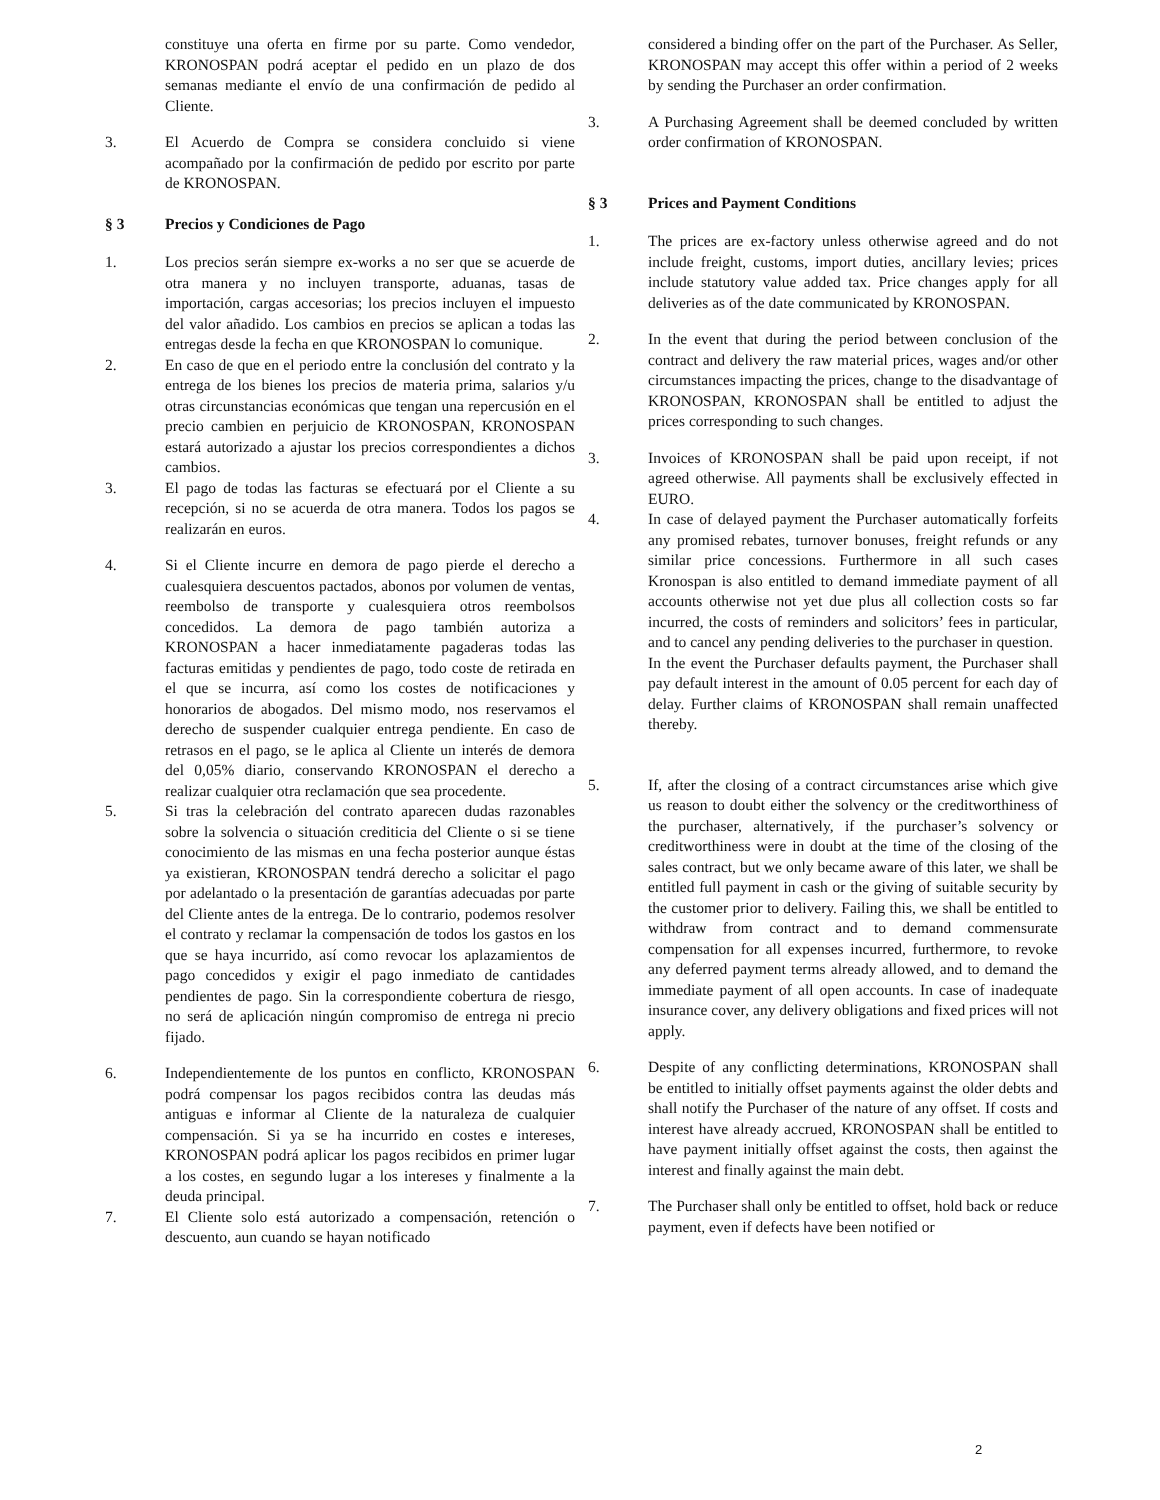constituye una oferta en firme por su parte. Como vendedor, KRONOSPAN podrá aceptar el pedido en un plazo de dos semanas mediante el envío de una confirmación de pedido al Cliente.
3. El Acuerdo de Compra se considera concluido si viene acompañado por la confirmación de pedido por escrito por parte de KRONOSPAN.
§ 3 Precios y Condiciones de Pago
1. Los precios serán siempre ex-works a no ser que se acuerde de otra manera y no incluyen transporte, aduanas, tasas de importación, cargas accesorias; los precios incluyen el impuesto del valor añadido. Los cambios en precios se aplican a todas las entregas desde la fecha en que KRONOSPAN lo comunique.
2. En caso de que en el periodo entre la conclusión del contrato y la entrega de los bienes los precios de materia prima, salarios y/u otras circunstancias económicas que tengan una repercusión en el precio cambien en perjuicio de KRONOSPAN, KRONOSPAN estará autorizado a ajustar los precios correspondientes a dichos cambios.
3. El pago de todas las facturas se efectuará por el Cliente a su recepción, si no se acuerda de otra manera. Todos los pagos se realizarán en euros.
4. Si el Cliente incurre en demora de pago pierde el derecho a cualesquiera descuentos pactados, abonos por volumen de ventas, reembolso de transporte y cualesquiera otros reembolsos concedidos. La demora de pago también autoriza a KRONOSPAN a hacer inmediatamente pagaderas todas las facturas emitidas y pendientes de pago, todo coste de retirada en el que se incurra, así como los costes de notificaciones y honorarios de abogados. Del mismo modo, nos reservamos el derecho de suspender cualquier entrega pendiente. En caso de retrasos en el pago, se le aplica al Cliente un interés de demora del 0,05% diario, conservando KRONOSPAN el derecho a realizar cualquier otra reclamación que sea procedente.
5. Si tras la celebración del contrato aparecen dudas razonables sobre la solvencia o situación crediticia del Cliente o si se tiene conocimiento de las mismas en una fecha posterior aunque éstas ya existieran, KRONOSPAN tendrá derecho a solicitar el pago por adelantado o la presentación de garantías adecuadas por parte del Cliente antes de la entrega. De lo contrario, podemos resolver el contrato y reclamar la compensación de todos los gastos en los que se haya incurrido, así como revocar los aplazamientos de pago concedidos y exigir el pago inmediato de cantidades pendientes de pago. Sin la correspondiente cobertura de riesgo, no será de aplicación ningún compromiso de entrega ni precio fijado.
6. Independientemente de los puntos en conflicto, KRONOSPAN podrá compensar los pagos recibidos contra las deudas más antiguas e informar al Cliente de la naturaleza de cualquier compensación. Si ya se ha incurrido en costes e intereses, KRONOSPAN podrá aplicar los pagos recibidos en primer lugar a los costes, en segundo lugar a los intereses y finalmente a la deuda principal.
7. El Cliente solo está autorizado a compensación, retención o descuento, aun cuando se hayan notificado
considered a binding offer on the part of the Purchaser. As Seller, KRONOSPAN may accept this offer within a period of 2 weeks by sending the Purchaser an order confirmation.
3. A Purchasing Agreement shall be deemed concluded by written order confirmation of KRONOSPAN.
§ 3 Prices and Payment Conditions
1. The prices are ex-factory unless otherwise agreed and do not include freight, customs, import duties, ancillary levies; prices include statutory value added tax. Price changes apply for all deliveries as of the date communicated by KRONOSPAN.
2. In the event that during the period between conclusion of the contract and delivery the raw material prices, wages and/or other circumstances impacting the prices, change to the disadvantage of KRONOSPAN, KRONOSPAN shall be entitled to adjust the prices corresponding to such changes.
3. Invoices of KRONOSPAN shall be paid upon receipt, if not agreed otherwise. All payments shall be exclusively effected in EURO.
4. In case of delayed payment the Purchaser automatically forfeits any promised rebates, turnover bonuses, freight refunds or any similar price concessions. Furthermore in all such cases Kronospan is also entitled to demand immediate payment of all accounts otherwise not yet due plus all collection costs so far incurred, the costs of reminders and solicitors’ fees in particular, and to cancel any pending deliveries to the purchaser in question.
In the event the Purchaser defaults payment, the Purchaser shall pay default interest in the amount of 0.05 percent for each day of delay. Further claims of KRONOSPAN shall remain unaffected thereby.
5. If, after the closing of a contract circumstances arise which give us reason to doubt either the solvency or the creditworthiness of the purchaser, alternatively, if the purchaser’s solvency or creditworthiness were in doubt at the time of the closing of the sales contract, but we only became aware of this later, we shall be entitled full payment in cash or the giving of suitable security by the customer prior to delivery. Failing this, we shall be entitled to withdraw from contract and to demand commensurate compensation for all expenses incurred, furthermore, to revoke any deferred payment terms already allowed, and to demand the immediate payment of all open accounts. In case of inadequate insurance cover, any delivery obligations and fixed prices will not apply.
6. Despite of any conflicting determinations, KRONOSPAN shall be entitled to initially offset payments against the older debts and shall notify the Purchaser of the nature of any offset. If costs and interest have already accrued, KRONOSPAN shall be entitled to have payment initially offset against the costs, then against the interest and finally against the main debt.
7. The Purchaser shall only be entitled to offset, hold back or reduce payment, even if defects have been notified or
2